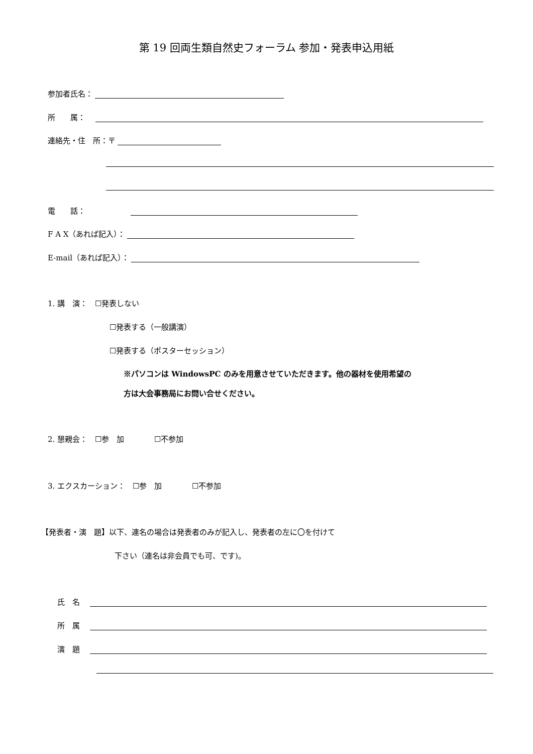第 19 回両生類自然史フォーラム 参加・発表申込用紙
参加者氏名：
所　　属：
連絡先・住　所：〒
電　　話：
F A X（あれば記入）：
E-mail（あれば記入）：
1. 講　演：　☐発表しない
☐発表する（一般講演）
☐発表する（ポスターセッション）
※パソコンは WindowsPC のみを用意させていただきます。他の器材を使用希望の
方は大会事務局にお問い合せください。
2. 懇親会：　☐参　加　　　　☐不参加
3. エクスカーション：　☐参　加　　　　☐不参加
【発表者・演　題】以下、連名の場合は発表者のみが記入し、発表者の左に〇を付けて
下さい（連名は非会員でも可、です)。
氏　名
所　属
演　題